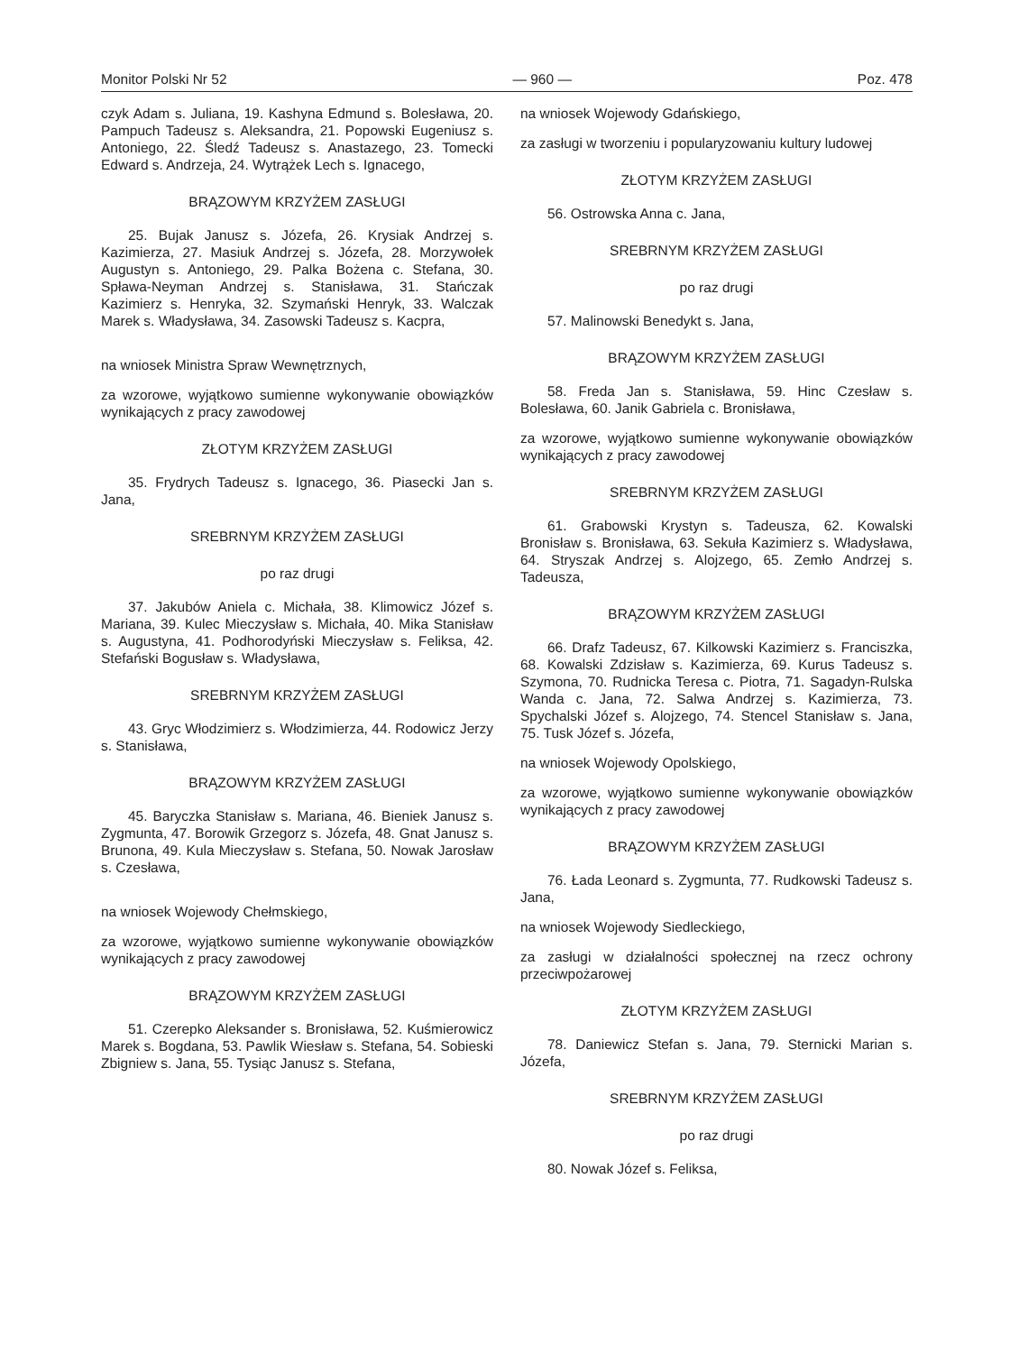Monitor Polski Nr 52 — 960 — Poz. 478
czyk Adam s. Juliana, 19. Kashyna Edmund s. Bolesława, 20. Pampuch Tadeusz s. Aleksandra, 21. Popowski Eugeniusz s. Antoniego, 22. Śledź Tadeusz s. Anastazego, 23. Tomecki Edward s. Andrzeja, 24. Wytrążek Lech s. Ignacego,
BRĄZOWYM KRZYŻEM ZASŁUGI
25. Bujak Janusz s. Józefa, 26. Krysiak Andrzej s. Kazimierza, 27. Masiuk Andrzej s. Józefa, 28. Morzywołek Augustyn s. Antoniego, 29. Palka Bożena c. Stefana, 30. Spława-Neyman Andrzej s. Stanisława, 31. Stańczak Kazimierz s. Henryka, 32. Szymański Henryk, 33. Walczak Marek s. Władysława, 34. Zasowski Tadeusz s. Kacpra,
na wniosek Ministra Spraw Wewnętrznych,
za wzorowe, wyjątkowo sumienne wykonywanie obowiązków wynikających z pracy zawodowej
ZŁOTYM KRZYŻEM ZASŁUGI
35. Frydrych Tadeusz s. Ignacego, 36. Piasecki Jan s. Jana,
SREBRNYM KRZYŻEM ZASŁUGI
po raz drugi
37. Jakubów Aniela c. Michała, 38. Klimowicz Józef s. Mariana, 39. Kulec Mieczysław s. Michała, 40. Mika Stanisław s. Augustyna, 41. Podhorodyński Mieczysław s. Feliksa, 42. Stefański Bogusław s. Władysława,
SREBRNYM KRZYŻEM ZASŁUGI
43. Gryc Włodzimierz s. Włodzimierza, 44. Rodowicz Jerzy s. Stanisława,
BRĄZOWYM KRZYŻEM ZASŁUGI
45. Baryczka Stanisław s. Mariana, 46. Bieniek Janusz s. Zygmunta, 47. Borowik Grzegorz s. Józefa, 48. Gnat Janusz s. Brunona, 49. Kula Mieczysław s. Stefana, 50. Nowak Jarosław s. Czesława,
na wniosek Wojewody Chełmskiego,
za wzorowe, wyjątkowo sumienne wykonywanie obowiązków wynikających z pracy zawodowej
BRĄZOWYM KRZYŻEM ZASŁUGI
51. Czerepko Aleksander s. Bronisława, 52. Kuśmierowicz Marek s. Bogdana, 53. Pawlik Wiesław s. Stefana, 54. Sobieski Zbigniew s. Jana, 55. Tysiąc Janusz s. Stefana,
na wniosek Wojewody Gdańskiego,
za zasługi w tworzeniu i popularyzowaniu kultury ludowej
ZŁOTYM KRZYŻEM ZASŁUGI
56. Ostrowska Anna c. Jana,
SREBRNYM KRZYŻEM ZASŁUGI
po raz drugi
57. Malinowski Benedykt s. Jana,
BRĄZOWYM KRZYŻEM ZASŁUGI
58. Freda Jan s. Stanisława, 59. Hinc Czesław s. Bolesława, 60. Janik Gabriela c. Bronisława,
za wzorowe, wyjątkowo sumienne wykonywanie obowiązków wynikających z pracy zawodowej
SREBRNYM KRZYŻEM ZASŁUGI
61. Grabowski Krystyn s. Tadeusza, 62. Kowalski Bronisław s. Bronisława, 63. Sekuła Kazimierz s. Władysława, 64. Stryszak Andrzej s. Alojzego, 65. Zemło Andrzej s. Tadeusza,
BRĄZOWYM KRZYŻEM ZASŁUGI
66. Drafz Tadeusz, 67. Kilkowski Kazimierz s. Franciszka, 68. Kowalski Zdzisław s. Kazimierza, 69. Kurus Tadeusz s. Szymona, 70. Rudnicka Teresa c. Piotra, 71. Sagadyn-Rulska Wanda c. Jana, 72. Salwa Andrzej s. Kazimierza, 73. Spychalski Józef s. Alojzego, 74. Stencel Stanisław s. Jana, 75. Tusk Józef s. Józefa,
na wniosek Wojewody Opolskiego,
za wzorowe, wyjątkowo sumienne wykonywanie obowiązków wynikających z pracy zawodowej
BRĄZOWYM KRZYŻEM ZASŁUGI
76. Łada Leonard s. Zygmunta, 77. Rudkowski Tadeusz s. Jana,
na wniosek Wojewody Siedleckiego,
za zasługi w działalności społecznej na rzecz ochrony przeciwpożarowej
ZŁOTYM KRZYŻEM ZASŁUGI
78. Daniewicz Stefan s. Jana, 79. Sternicki Marian s. Józefa,
SREBRNYM KRZYŻEM ZASŁUGI
po raz drugi
80. Nowak Józef s. Feliksa,